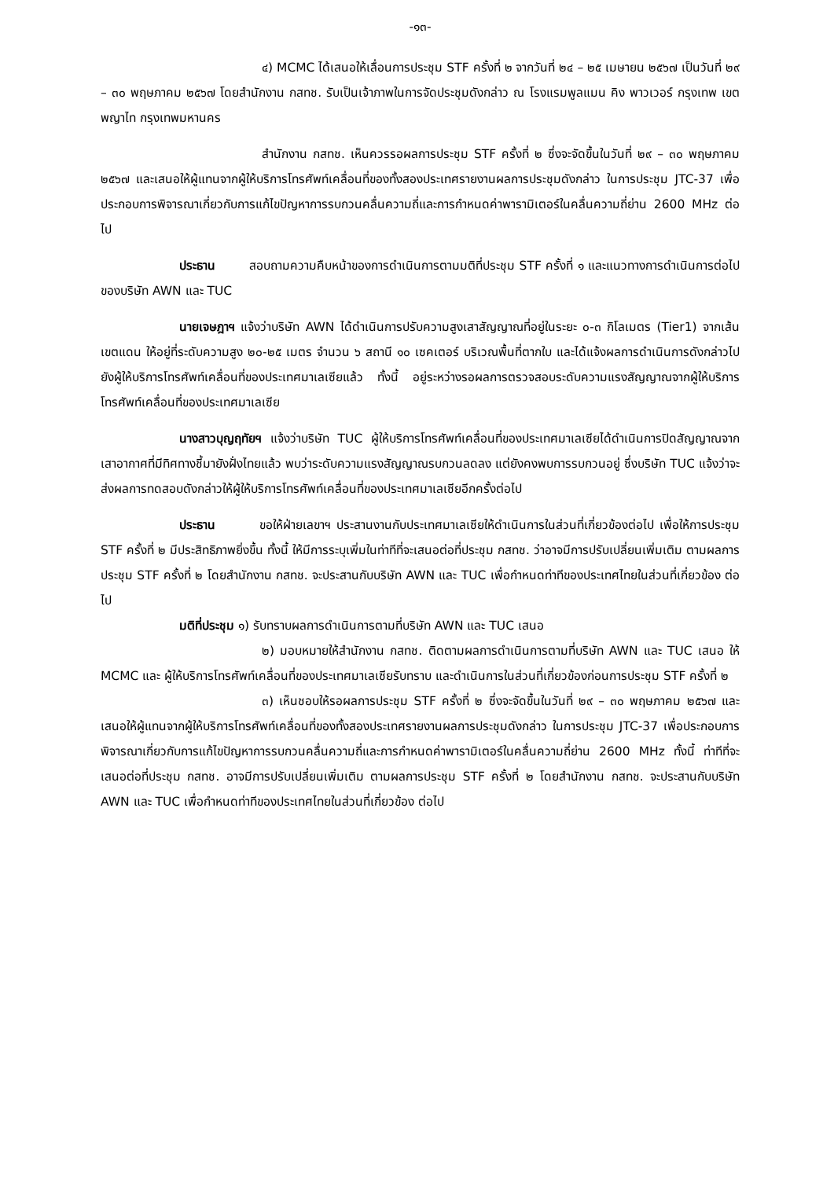-๑๓-
๔) MCMC ได้เสนอให้เลื่อนการประชุม STF ครั้งที่ ๒ จากวันที่ ๒๔ – ๒๕ เมษายน ๒๕๖๗ เป็นวันที่ ๒๙ – ๓๐ พฤษภาคม ๒๕๖๗ โดยสำนักงาน กสทช. รับเป็นเจ้าภาพในการจัดประชุมดังกล่าว ณ โรงแรมพูลแมน คิง พาวเวอร์ กรุงเทพ เขตพญาไท กรุงเทพมหานคร
สำนักงาน กสทช. เห็นควรรอผลการประชุม STF ครั้งที่ ๒ ซึ่งจะจัดขึ้นในวันที่ ๒๙ – ๓๐ พฤษภาคม ๒๕๖๗ และเสนอให้ผู้แทนจากผู้ให้บริการโทรศัพท์เคลื่อนที่ของทั้งสองประเทศรายงานผลการประชุมดังกล่าว ในการประชุม JTC-37 เพื่อประกอบการพิจารณาเกี่ยวกับการแก้ไขปัญหาการรบกวนคลื่นความถี่และการกำหนดค่าพารามิเตอร์ในคลื่นความถี่ย่าน 2600 MHz ต่อไป
ประธาน สอบถามความคืบหน้าของการดำเนินการตามมติที่ประชุม STF ครั้งที่ ๑ และแนวทางการดำเนินการต่อไปของบริษัท AWN และ TUC
นายเจษฎาฯ แจ้งว่าบริษัท AWN ได้ดำเนินการปรับความสูงเสาสัญญาณที่อยู่ในระยะ ๐-๓ กิโลเมตร (Tier1) จากเส้นเขตแดน ให้อยู่ที่ระดับความสูง ๒๐-๒๕ เมตร จำนวน ๖ สถานี ๑๐ เซคเตอร์ บริเวณพื้นที่ตากใบ และได้แจ้งผลการดำเนินการดังกล่าวไปยังผู้ให้บริการโทรศัพท์เคลื่อนที่ของประเทศมาเลเซียแล้ว ทั้งนี้ อยู่ระหว่างรอผลการตรวจสอบระดับความแรงสัญญาณจากผู้ให้บริการโทรศัพท์เคลื่อนที่ของประเทศมาเลเซีย
นางสาวบุญฤทัยฯ แจ้งว่าบริษัท TUC ผู้ให้บริการโทรศัพท์เคลื่อนที่ของประเทศมาเลเซียได้ดำเนินการปิดสัญญาณจากเสาอากาศที่มีทิศทางชี้มายังฝั่งไทยแล้ว พบว่าระดับความแรงสัญญาณรบกวนลดลง แต่ยังคงพบการรบกวนอยู่ ซึ่งบริษัท TUC แจ้งว่าจะส่งผลการทดสอบดังกล่าวให้ผู้ให้บริการโทรศัพท์เคลื่อนที่ของประเทศมาเลเซียอีกครั้งต่อไป
ประธาน ขอให้ฝ่ายเลขาฯ ประสานงานกับประเทศมาเลเซียให้ดำเนินการในส่วนที่เกี่ยวข้องต่อไป เพื่อให้การประชุม STF ครั้งที่ ๒ มีประสิทธิภาพยิ่งขึ้น ทั้งนี้ ให้มีการระบุเพิ่มในท่าทีที่จะเสนอต่อที่ประชุม กสทช. ว่าอาจมีการปรับเปลี่ยนเพิ่มเติม ตามผลการประชุม STF ครั้งที่ ๒ โดยสำนักงาน กสทช. จะประสานกับบริษัท AWN และ TUC เพื่อกำหนดท่าทีของประเทศไทยในส่วนที่เกี่ยวข้อง ต่อไป
มติที่ประชุม ๑) รับทราบผลการดำเนินการตามที่บริษัท AWN และ TUC เสนอ
๒) มอบหมายให้สำนักงาน กสทช. ติดตามผลการดำเนินการตามที่บริษัท AWN และ TUC เสนอ ให้ MCMC และ ผู้ให้บริการโทรศัพท์เคลื่อนที่ของประเทศมาเลเซียรับทราบ และดำเนินการในส่วนที่เกี่ยวข้องก่อนการประชุม STF ครั้งที่ ๒
๓) เห็นชอบให้รอผลการประชุม STF ครั้งที่ ๒ ซึ่งจะจัดขึ้นในวันที่ ๒๙ – ๓๐ พฤษภาคม ๒๕๖๗ และเสนอให้ผู้แทนจากผู้ให้บริการโทรศัพท์เคลื่อนที่ของทั้งสองประเทศรายงานผลการประชุมดังกล่าว ในการประชุม JTC-37 เพื่อประกอบการพิจารณาเกี่ยวกับการแก้ไขปัญหาการรบกวนคลื่นความถี่และการกำหนดค่าพารามิเตอร์ในคลื่นความถี่ย่าน 2600 MHz ทั้งนี้ ท่าทีที่จะเสนอต่อที่ประชุม กสทช. อาจมีการปรับเปลี่ยนเพิ่มเติม ตามผลการประชุม STF ครั้งที่ ๒ โดยสำนักงาน กสทช. จะประสานกับบริษัท AWN และ TUC เพื่อกำหนดท่าทีของประเทศไทยในส่วนที่เกี่ยวข้อง ต่อไป